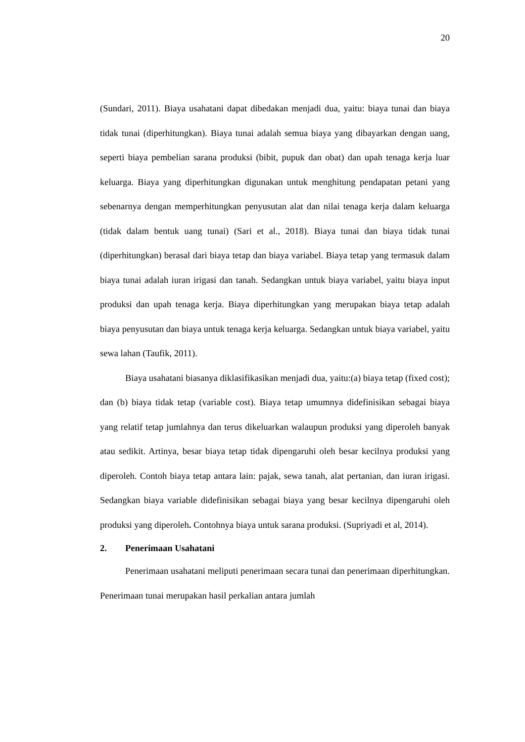20
(Sundari, 2011). Biaya usahatani dapat dibedakan menjadi dua, yaitu: biaya tunai dan biaya tidak tunai (diperhitungkan). Biaya tunai adalah semua biaya yang dibayarkan dengan uang, seperti biaya pembelian sarana produksi (bibit, pupuk dan obat) dan upah tenaga kerja luar keluarga. Biaya yang diperhitungkan digunakan untuk menghitung pendapatan petani yang sebenarnya dengan memperhitungkan penyusutan alat dan nilai tenaga kerja dalam keluarga (tidak dalam bentuk uang tunai) (Sari et al., 2018). Biaya tunai dan biaya tidak tunai (diperhitungkan) berasal dari biaya tetap dan biaya variabel. Biaya tetap yang termasuk dalam biaya tunai adalah iuran irigasi dan tanah. Sedangkan untuk biaya variabel, yaitu biaya input produksi dan upah tenaga kerja. Biaya diperhitungkan yang merupakan biaya tetap adalah biaya penyusutan dan biaya untuk tenaga kerja keluarga. Sedangkan untuk biaya variabel, yaitu sewa lahan (Taufik, 2011).
Biaya usahatani biasanya diklasifikasikan menjadi dua, yaitu:(a) biaya tetap (fixed cost); dan (b) biaya tidak tetap (variable cost). Biaya tetap umumnya didefinisikan sebagai biaya yang relatif tetap jumlahnya dan terus dikeluarkan walaupun produksi yang diperoleh banyak atau sedikit. Artinya, besar biaya tetap tidak dipengaruhi oleh besar kecilnya produksi yang diperoleh. Contoh biaya tetap antara lain: pajak, sewa tanah, alat pertanian, dan iuran irigasi. Sedangkan biaya variable didefinisikan sebagai biaya yang besar kecilnya dipengaruhi oleh produksi yang diperoleh. Contohnya biaya untuk sarana produksi. (Supriyadi et al, 2014).
2. Penerimaan Usahatani
Penerimaan usahatani meliputi penerimaan secara tunai dan penerimaan diperhitungkan. Penerimaan tunai merupakan hasil perkalian antara jumlah